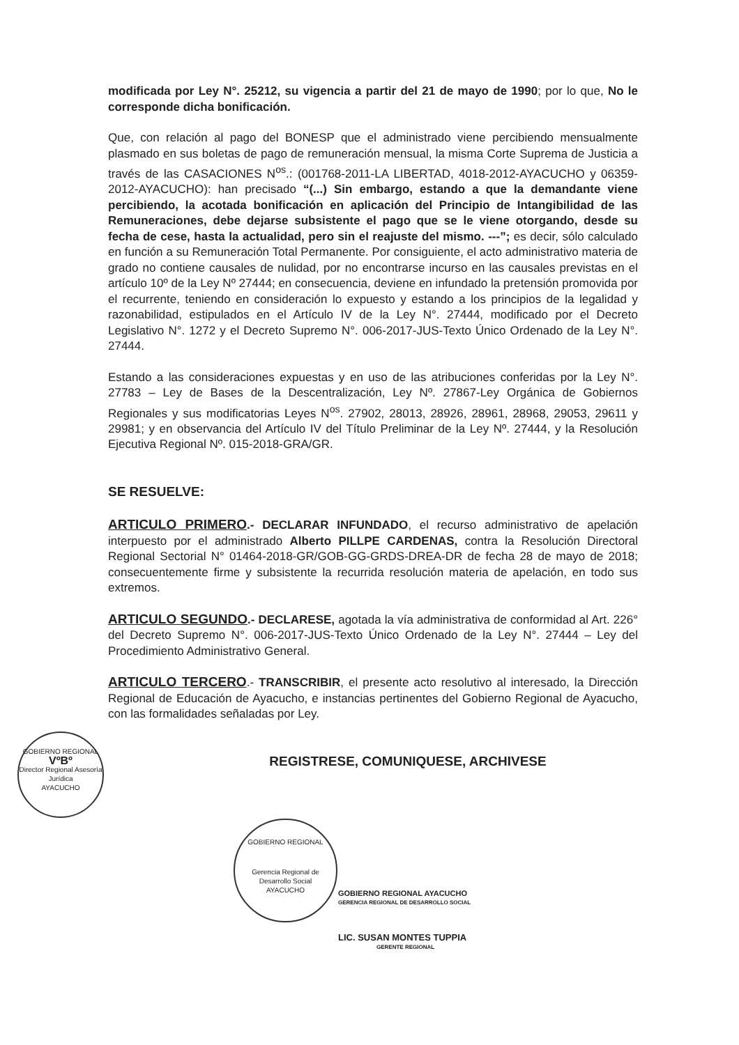modificada por Ley N°. 25212, su vigencia a partir del 21 de mayo de 1990; por lo que, No le corresponde dicha bonificación.
Que, con relación al pago del BONESP que el administrado viene percibiendo mensualmente plasmado en sus boletas de pago de remuneración mensual, la misma Corte Suprema de Justicia a través de las CASACIONES N<sup>os</sup>.: (001768-2011-LA LIBERTAD, 4018-2012-AYACUCHO y 06359-2012-AYACUCHO): han precisado “(...) Sin embargo, estando a que la demandante viene percibiendo, la acotada bonificación en aplicación del Principio de Intangibilidad de las Remuneraciones, debe dejarse subsistente el pago que se le viene otorgando, desde su fecha de cese, hasta la actualidad, pero sin el reajuste del mismo. ---”; es decir, sólo calculado en función a su Remuneración Total Permanente. Por consiguiente, el acto administrativo materia de grado no contiene causales de nulidad, por no encontrarse incurso en las causales previstas en el artículo 10º de la Ley Nº 27444; en consecuencia, deviene en infundado la pretensión promovida por el recurrente, teniendo en consideración lo expuesto y estando a los principios de la legalidad y razonabilidad, estipulados en el Artículo IV de la Ley N°. 27444, modificado por el Decreto Legislativo N°. 1272 y el Decreto Supremo N°. 006-2017-JUS-Texto Único Ordenado de la Ley N°. 27444.
Estando a las consideraciones expuestas y en uso de las atribuciones conferidas por la Ley N°. 27783 – Ley de Bases de la Descentralización, Ley Nº. 27867-Ley Orgánica de Gobiernos Regionales y sus modificatorias Leyes N<sup>os</sup>. 27902, 28013, 28926, 28961, 28968, 29053, 29611 y 29981; y en observancia del Artículo IV del Título Preliminar de la Ley Nº. 27444, y la Resolución Ejecutiva Regional Nº. 015-2018-GRA/GR.
SE RESUELVE:
ARTICULO PRIMERO.- DECLARAR INFUNDADO, el recurso administrativo de apelación interpuesto por el administrado Alberto PILLPE CARDENAS, contra la Resolución Directoral Regional Sectorial N° 01464-2018-GR/GOB-GG-GRDS-DREA-DR de fecha 28 de mayo de 2018; consecuentemente firme y subsistente la recurrida resolución materia de apelación, en todo sus extremos.
ARTICULO SEGUNDO.- DECLARESE, agotada la vía administrativa de conformidad al Art. 226° del Decreto Supremo N°. 006-2017-JUS-Texto Único Ordenado de la Ley N°. 27444 – Ley del Procedimiento Administrativo General.
ARTICULO TERCERO.- TRANSCRIBIR, el presente acto resolutivo al interesado, la Dirección Regional de Educación de Ayacucho, e instancias pertinentes del Gobierno Regional de Ayacucho, con las formalidades señaladas por Ley.
REGISTRESE, COMUNIQUESE, ARCHIVESE
GOBIERNO REGIONAL
VºBº
Director Regional Asesoría Jurídica
AYACUCHO
GOBIERNO REGIONAL
Gerencia Regional de Desarrollo Social
AYACUCHO
GOBIERNO REGIONAL AYACUCHO
GERENCIA REGIONAL DE DESARROLLO SOCIAL
LIC. SUSAN MONTES TUPPIA
GERENTE REGIONAL